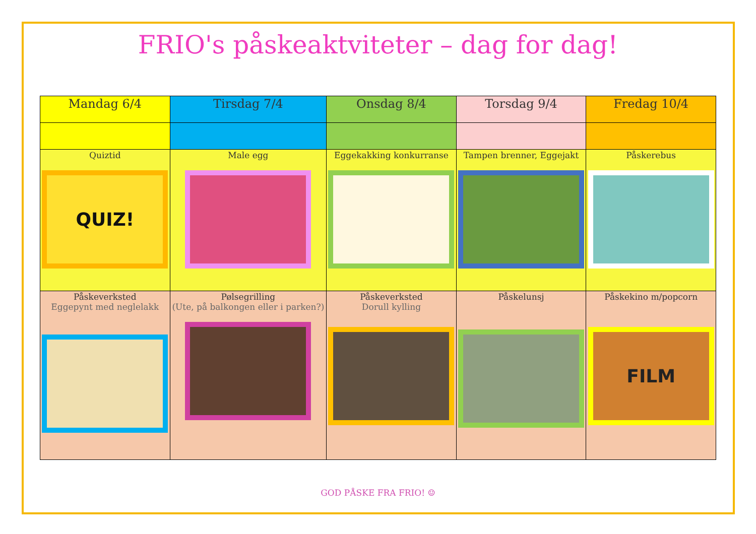FRIO's påskeaktviteter – dag for dag!
| Mandag 6/4 | Tirsdag 7/4 | Onsdag 8/4 | Torsdag 9/4 | Fredag 10/4 |
| --- | --- | --- | --- | --- |
| Quiztid QUIZ! | Male egg | Eggekakking konkurranse | Tampen brenner, Eggejakt | Påskerebus |
| Påskeverksted Eggepynt med neglelakk | Pølsegrilling (Ute, på balkongen eller i parken?) | Påskeverksted Dorull kylling | Påskelunsj | Påskekino m/popcorn FILM |
GOD PÅSKE FRA FRIO! ☺